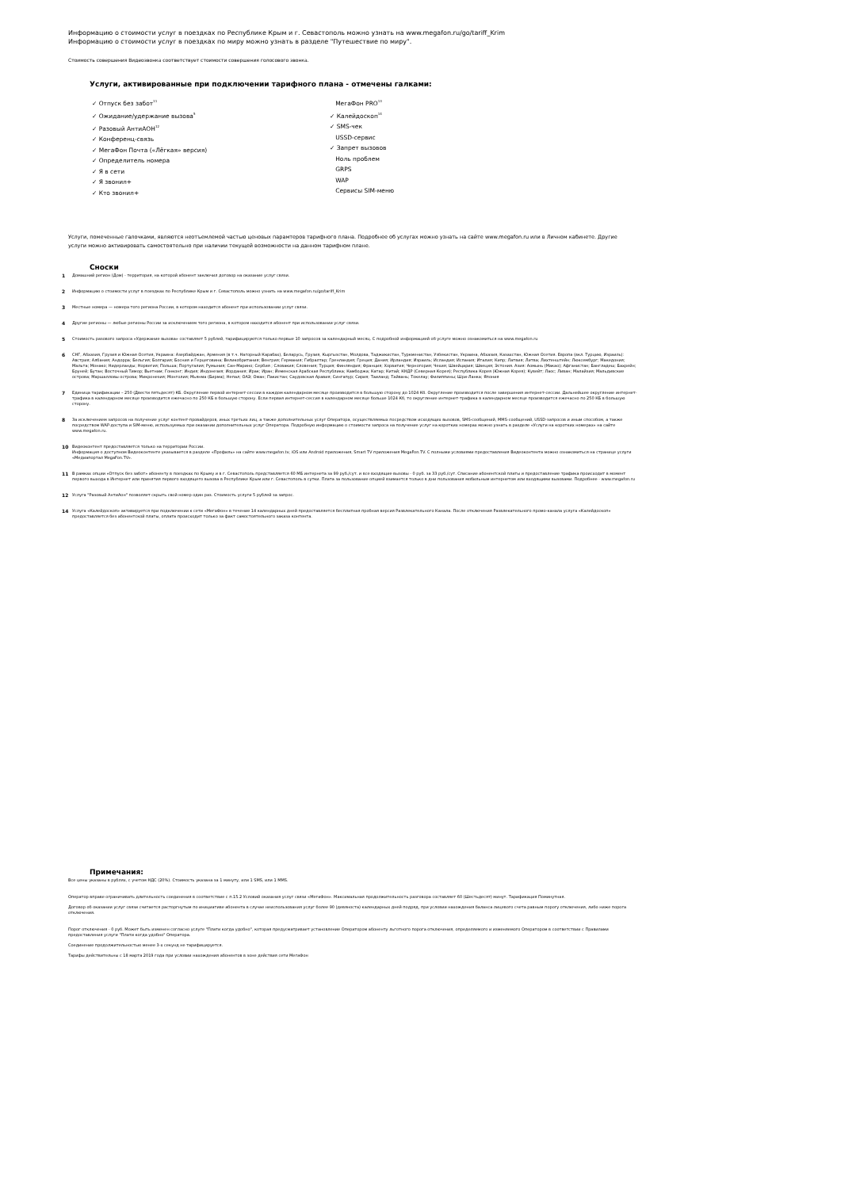Информацию о стоимости услуг в поездках по Республике Крым и г. Севастополь можно узнать на www.megafon.ru/go/tariff_Krim
Информацию о стоимости услуг в поездках по миру можно узнать в разделе "Путешествие по миру".
Стоимость совершения Видеозвонка соответствует стоимости совершения голосового звонка.
Услуги, активированные при подключении тарифного плана - отмечены галками:
✓ Отпуск без забот<sup>11</sup>
✓ Ожидание/удержание вызова<sup>5</sup>
✓ Разовый АнтиАОН<sup>12</sup>
✓ Конференц-связь
✓ МегаФон Почта («Лёгкая» версия)
✓ Определитель номера
✓ Я в сети
✓ Я звонил+
✓ Кто звонил+
МегаФон PRO<sup>13</sup>
✓ Калейдоскоп<sup>14</sup>
✓ SMS-чек
USSD-сервис
✓ Запрет вызовов
Ноль проблем
GRPS
WAP
Сервисы SIM-меню
Услуги, помеченные галочками, являются неотъемлемой частью ценовых парамтеров тарифного плана. Подробнее об услугах можно узнать на сайте www.megafon.ru или в Личном кабинете. Другие услуги можно активировать самостоятельно при наличии текущей возможности на данном тарифном плане.
Сноски
1 Домашний регион (Дом) - территория, на которой абонент заключил договор на оказание услуг связи.
2 Информацию о стоимости услуг в поездках по Республике Крым и г. Севастополь можно узнать на www.megafon.ru/go/tariff_Krim
3 Местные номера — номера того региона России, в котором находится абонент при использовании услуг связи.
4 Другие регионы — любые регионы России за исключением того региона, в котором находится абонент при использовании услуг связи.
5 Стоимость разового запроса «Удержание вызова» составляет 5 рублей, тарифицируются только первые 10 запросов за календарный месяц. С подробной информацией об услуге можно ознакомиться на www.megafon.ru
6 СНГ, Абхазия, Грузия и Южная Осетия, Украина: Азербайджан, Армения (в т.ч. Нагорный Карабах), Беларусь, Грузия, Кыргызстан, Молдова, Таджикистан, Туркменистан, Узбекистан, Украина, Абхазия, Казахстан, Южная Осетия. Европа (вкл. Турцию, Израиль): Австрия; Албания; Андорра; Бельгия; Болгария; Босния и Герцеговина; Великобритания; Венгрия; Германия; Гибралтар; Гренландия; Греция; Дания; Ирландия; Израиль; Исландия; Испания; Италия; Кипр; Латвия; Литва; Лихтенштейн; Люксембург; Македония; Мальта; Монако; Нидерланды; Норвегия; Польша; Португалия; Румыния; Сан-Марино; Сербия ; Словакия; Словения; Турция; Финляндия; Франция; Хорватия; Черногория; Чехия; Швейцария; Швеция; Эстония. Азия: Аомынь (Макао); Афганистан; Бангладеш; Бахрейн; Бруней; Бутан; Восточный Тимор; Вьетнам; Гонконг; Индия; Индонезия; Иордания; Ирак; Иран; Йеменская Арабская Республика; Камбоджа; Катар; Китай; КНДР (Северная Корея); Республика Корея (Южная Корея); Кувейт; Лаос; Ливан; Малайзия; Мальдивские острова; Маршалловы острова; Микронезия; Монголия; Мьянма (Бирма); Непал; ОАЭ; Оман; Пакистан; Саудовская Аравия; Сингапур; Сирия; Таиланд; Тайвань; Токелау; Филиппины; Шри-Ланка; Япония
7 Единица тарификации – 250 (Двести пятьдесят) КБ. Округление первой интернет-сессии в каждом календарном месяце производится в большую сторону до 1024 Кб. Округление производится после завершения интернет-сессии. Дальнейшее округление интернет-трафика в календарном месяце производится ежечасно по 250 КБ в большую сторону. Если первая интернет-сессия в календарном месяце больше 1024 Кб, то округление интернет-трафика в календарном месяце производится ежечасно по 250 КБ в большую сторону.
8 За исключением запросов на получение услуг контент-провайдеров, иных третьих лиц, а также дополнительных услуг Оператора, осуществляемых посредством исходящих вызовов, SMS-сообщений, MMS-сообщений, USSD-запросов и иным способом, а также посредством WAP-доступа и SIM-меню, используемых при оказании дополнительных услуг Оператора. Подробную информацию о стоимости запроса на получение услуг на коротких номерах можно узнать в разделе «Услуги на коротких номерах» на сайте www.megafon.ru.
10 Видеоконтент предоставляется только на территории России.
Информация о доступном Видеоконтенте указывается в разделе «Профиль» на сайте www.megafon.tv, iOS или Android приложения, Smart TV приложения MegaFon.TV. С полными условиями предоставления Видеоконтента можно ознакомиться на странице услуги «Медиапортал MegaFon.TV».
11 В рамках опции «Отпуск без забот» абоненту в поездках по Крыму и в г. Севастополь представляется 60 МБ интернета за 99 руб./сут. и все входящие вызовы - 0 руб. за 33 руб./сут. Списание абонентской платы и предоставление трафика происходит в момент первого выхода в Интернет или принятия первого входящего вызова в Республике Крым или г. Севастополь в сутки. Плата за пользование опцией взимается только в дни пользования мобильным интернетом или входящими вызовами. Подробнее - www.megafon.ru
12 Услуга "Разовый АнтиАон" позволяет скрыть свой номер один раз. Стоимость услуги 5 рублей за запрос.
14 Услуга «Калейдоскоп» активируется при подключении к сети «МегаФон» в течение 14 календарных дней предоставляется бесплатная пробная версия Развлекательного Канала. После отключения Развлекательного промо-канала услуга «Калейдоскоп» предоставляется без абонентской платы, оплата происходит только за факт самостоятельного заказа контента.
Примечания:
Все цены указаны в рублях, с учетом НДС (20%). Стоимость указана за 1 минуту, или 1 SMS, или 1 MMS.
Оператор вправе ограничивать длительность соединения в соответствие с п.15.2 Условий оказания услуг связи «МегаФон». Максимальная продолжительность разговора составляет 60 (Шестьдесят) минут. Тарификация Поминутная.
Договор об оказании услуг связи считается расторгнутым по инициативе абонента в случае неиспользования услуг более 90 (девяноста) календарных дней подряд, при условии нахождения баланса лицевого счета равным порогу отключения, либо ниже порога отключения.
Порог отключения - 0 руб. Может быть изменен согласно услуге "Плати когда удобно", которая предусматривает установление Оператором абоненту льготного порога отключения, определяемого и изменяемого Оператором в соответствии с Правилами предоставления услуги "Плати когда удобно" Оператора.
Соединение продолжительностью менее 3-х секунд не тарифицируется.
Тарифы действительны с 18 марта 2019 года при условии нахождения абонентов в зоне действия сети МегаФон